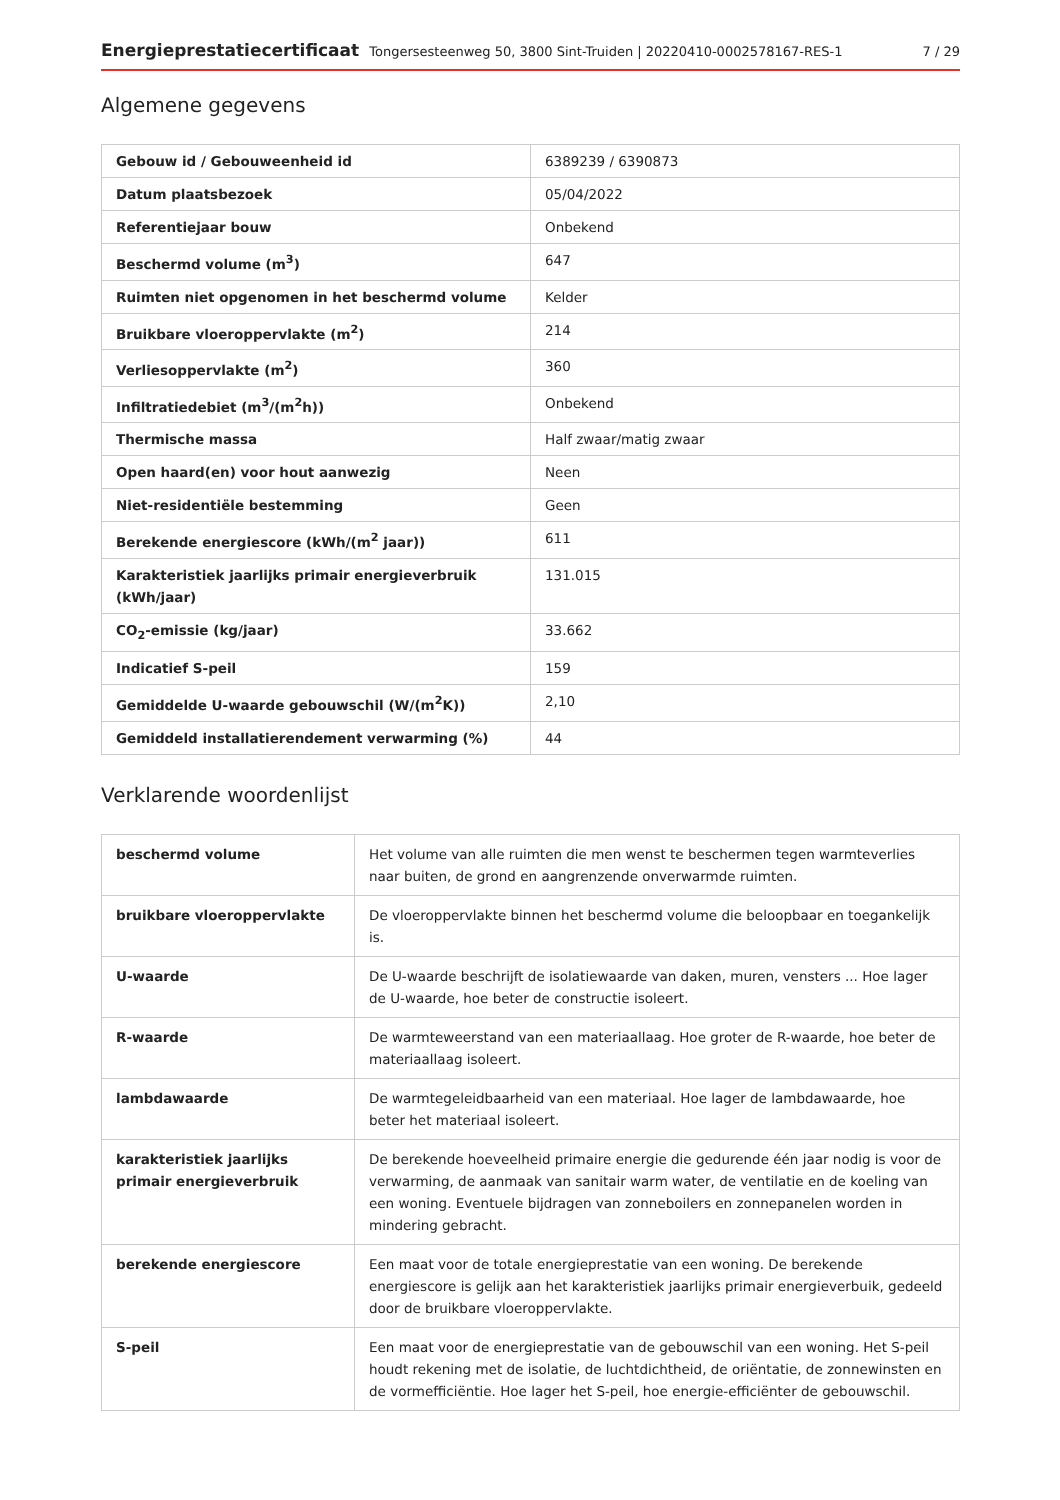Energieprestatiecertificaat Tongersesteenweg 50, 3800 Sint-Truiden | 20220410-0002578167-RES-1
7 / 29
Algemene gegevens
| Gebouw id / Gebouweenheid id | 6389239 / 6390873 |
| Datum plaatsbezoek | 05/04/2022 |
| Referentiejaar bouw | Onbekend |
| Beschermd volume (m<sup>3</sup>) | 647 |
| Ruimten niet opgenomen in het beschermd volume | Kelder |
| Bruikbare vloeroppervlakte (m<sup>2</sup>) | 214 |
| Verliesoppervlakte (m<sup>2</sup>) | 360 |
| Infiltratiedebiet (m<sup>3</sup>/(m<sup>2</sup>h)) | Onbekend |
| Thermische massa | Half zwaar/matig zwaar |
| Open haard(en) voor hout aanwezig | Neen |
| Niet-residentiële bestemming | Geen |
| Berekende energiescore (kWh/(m<sup>2</sup> jaar)) | 611 |
| Karakteristiek jaarlijks primair energieverbruik (kWh/jaar) | 131.015 |
| CO<sub>2</sub>-emissie (kg/jaar) | 33.662 |
| Indicatief S-peil | 159 |
| Gemiddelde U-waarde gebouwschil (W/(m<sup>2</sup>K)) | 2,10 |
| Gemiddeld installatierendement verwarming (%) | 44 |
Verklarende woordenlijst
| beschermd volume | Het volume van alle ruimten die men wenst te beschermen tegen warmteverlies naar buiten, de grond en aangrenzende onverwarmde ruimten. |
| bruikbare vloeroppervlakte | De vloeroppervlakte binnen het beschermd volume die beloopbaar en toegankelijk is. |
| U-waarde | De U-waarde beschrijft de isolatiewaarde van daken, muren, vensters ... Hoe lager de U-waarde, hoe beter de constructie isoleert. |
| R-waarde | De warmteweerstand van een materiaallaag. Hoe groter de R-waarde, hoe beter de materiaallaag isoleert. |
| lambdawaarde | De warmtegeleidbaarheid van een materiaal. Hoe lager de lambdawaarde, hoe beter het materiaal isoleert. |
| karakteristiek jaarlijks primair energieverbruik | De berekende hoeveelheid primaire energie die gedurende één jaar nodig is voor de verwarming, de aanmaak van sanitair warm water, de ventilatie en de koeling van een woning. Eventuele bijdragen van zonneboilers en zonnepanelen worden in mindering gebracht. |
| berekende energiescore | Een maat voor de totale energieprestatie van een woning. De berekende energiescore is gelijk aan het karakteristiek jaarlijks primair energieverbuik, gedeeld door de bruikbare vloeroppervlakte. |
| S-peil | Een maat voor de energieprestatie van de gebouwschil van een woning. Het S-peil houdt rekening met de isolatie, de luchtdichtheid, de oriëntatie, de zonnewinsten en de vormefficiëntie. Hoe lager het S-peil, hoe energie-efficiënter de gebouwschil. |